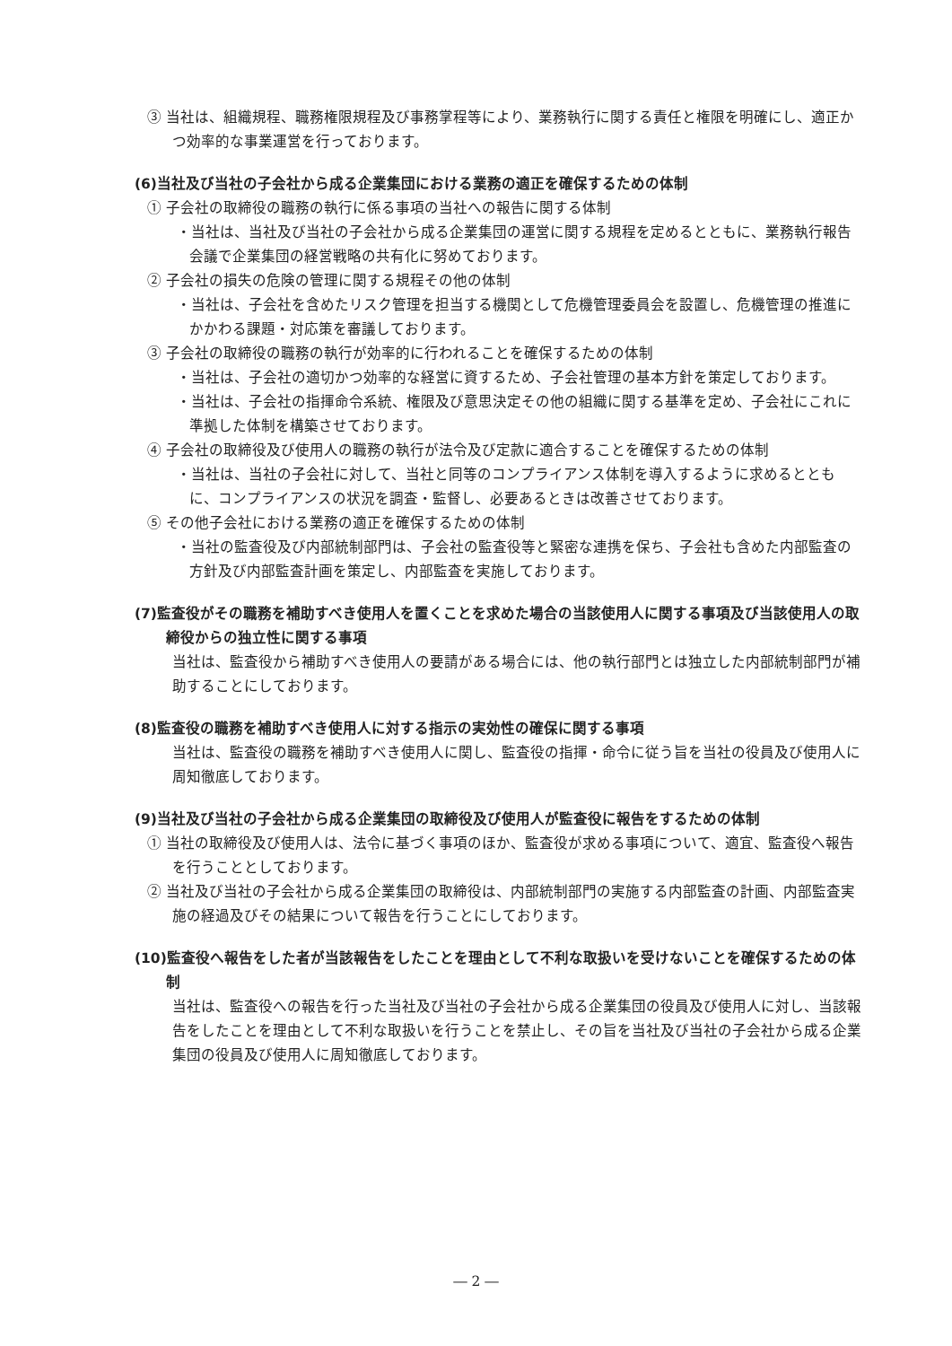③ 当社は、組織規程、職務権限規程及び事務掌程等により、業務執行に関する責任と権限を明確にし、適正かつ効率的な事業運営を行っております。
(6)当社及び当社の子会社から成る企業集団における業務の適正を確保するための体制
① 子会社の取締役の職務の執行に係る事項の当社への報告に関する体制
・当社は、当社及び当社の子会社から成る企業集団の運営に関する規程を定めるとともに、業務執行報告会議で企業集団の経営戦略の共有化に努めております。
② 子会社の損失の危険の管理に関する規程その他の体制
・当社は、子会社を含めたリスク管理を担当する機関として危機管理委員会を設置し、危機管理の推進にかかわる課題・対応策を審議しております。
③ 子会社の取締役の職務の執行が効率的に行われることを確保するための体制
・当社は、子会社の適切かつ効率的な経営に資するため、子会社管理の基本方針を策定しております。
・当社は、子会社の指揮命令系統、権限及び意思決定その他の組織に関する基準を定め、子会社にこれに準拠した体制を構築させております。
④ 子会社の取締役及び使用人の職務の執行が法令及び定款に適合することを確保するための体制
・当社は、当社の子会社に対して、当社と同等のコンプライアンス体制を導入するように求めるとともに、コンプライアンスの状況を調査・監督し、必要あるときは改善させております。
⑤ その他子会社における業務の適正を確保するための体制
・当社の監査役及び内部統制部門は、子会社の監査役等と緊密な連携を保ち、子会社も含めた内部監査の方針及び内部監査計画を策定し、内部監査を実施しております。
(7)監査役がその職務を補助すべき使用人を置くことを求めた場合の当該使用人に関する事項及び当該使用人の取締役からの独立性に関する事項
当社は、監査役から補助すべき使用人の要請がある場合には、他の執行部門とは独立した内部統制部門が補助することにしております。
(8)監査役の職務を補助すべき使用人に対する指示の実効性の確保に関する事項
当社は、監査役の職務を補助すべき使用人に関し、監査役の指揮・命令に従う旨を当社の役員及び使用人に周知徹底しております。
(9)当社及び当社の子会社から成る企業集団の取締役及び使用人が監査役に報告をするための体制
① 当社の取締役及び使用人は、法令に基づく事項のほか、監査役が求める事項について、適宜、監査役へ報告を行うこととしております。
② 当社及び当社の子会社から成る企業集団の取締役は、内部統制部門の実施する内部監査の計画、内部監査実施の経過及びその結果について報告を行うことにしております。
(10)監査役へ報告をした者が当該報告をしたことを理由として不利な取扱いを受けないことを確保するための体制
当社は、監査役への報告を行った当社及び当社の子会社から成る企業集団の役員及び使用人に対し、当該報告をしたことを理由として不利な取扱いを行うことを禁止し、その旨を当社及び当社の子会社から成る企業集団の役員及び使用人に周知徹底しております。
― 2 ―